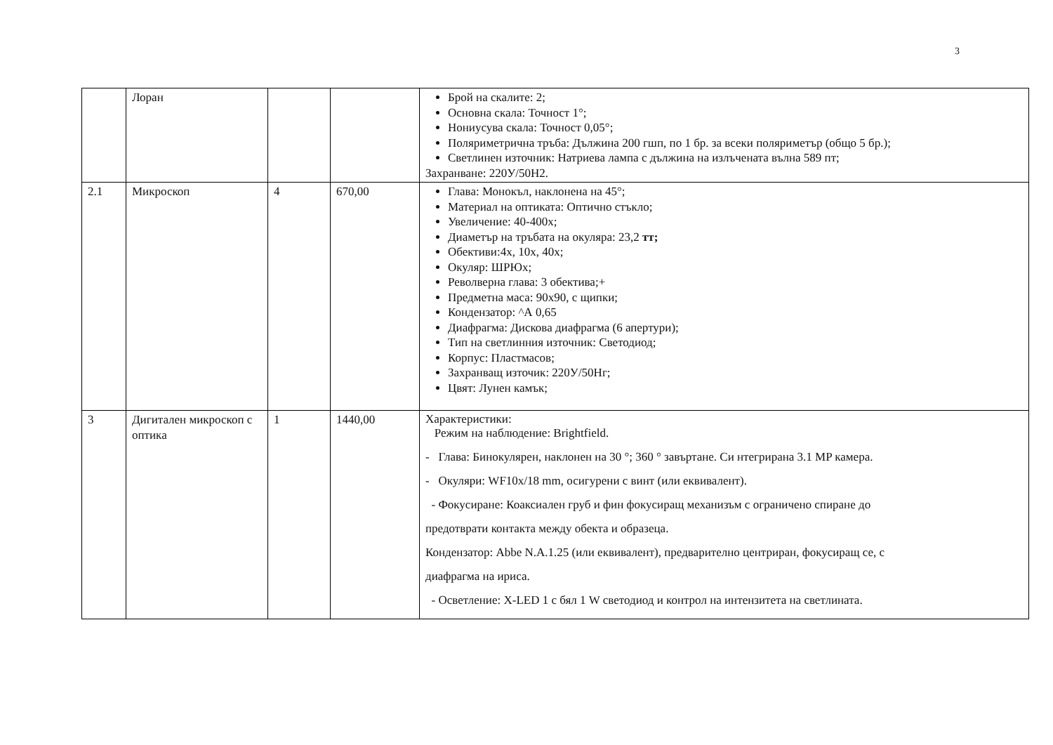3
| | Лоран | | | Брой на скалите: 2; Основна скала: Точност 1°; Нониусува скала: Точност 0,05°; Поляриметрична тръба: Дължина 200 гшп, по 1 бр. за всеки поляриметър (общо 5 бр.); Светлинен източник: Натриева лампа с дължина на излъчената вълна 589 пт; Захранване: 220У/50Н2. |
| 2.1 | Микроскоп | 4 | 670,00 | Глава: Монокъл, наклонена на 45°; Материал на оптиката: Оптично стъкло; Увеличение: 40-400х; Диаметър на тръбата на окуляра: 23,2 тт; Обективи:4х, 10х, 40х; Окуляр: ШРЮх; Револверна глава: 3 обектива;+ Предметна маса: 90х90, с щипки; Кондензатор: ^А 0,65 Диафрагма: Дискова диафрагма (6 апертури); Тип на светлинния източник: Светодиод; Корпус: Пластмасов; Захранващ източик: 220У/50Нг; Цвят: Лунен камък; |
| 3 | Дигитален микроскоп с оптика | 1 | 1440,00 | Характеристики: Режим на наблюдение: Brightfield. - Глава: Бинокулярен, наклонен на 30 °; 360 ° завъртане. Си нтегрирана 3.1 MP камера. - Окуляри: WF10x/18 mm, осигурени с винт (или еквивалент). - Фокусиране: Коаксиален груб и фин фокусиращ механизъм с ограничено спиране до предотврати контакта между обекта и образеца. Кондензатор: Abbe N.A.1.25 (или еквивалент), предварително центриран, фокусиращ се, с диафрагма на ириса. - Осветление: X-LED 1 с бял 1 W светодиод и контрол на интензитета на светлината. |